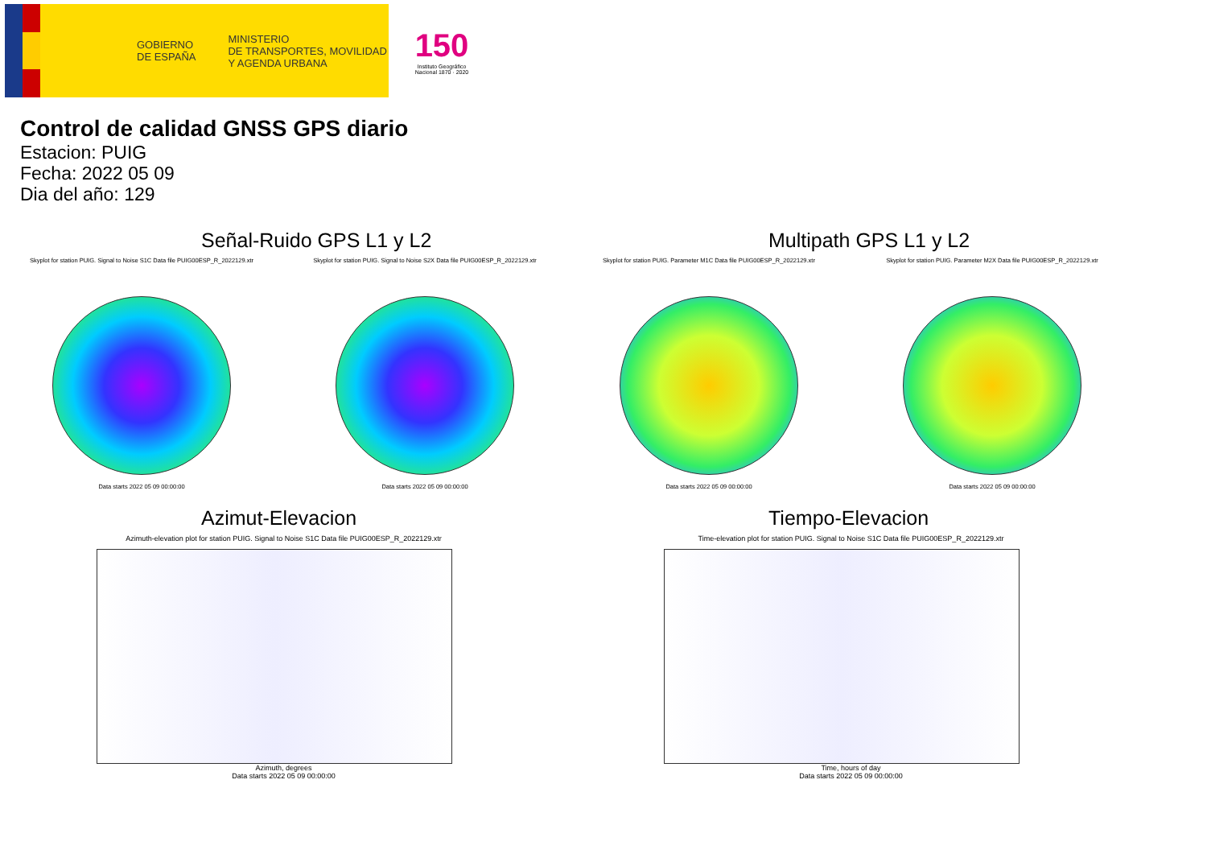GOBIERNO
DE ESPAÑA
MINISTERIO
DE TRANSPORTES, MOVILIDAD
Y AGENDA URBANA
150
Instituto Geográfico
Nacional 1870 · 2020
Control de calidad GNSS GPS diario
Estacion: PUIG
Fecha: 2022 05 09
Dia del año: 129
Señal-Ruido GPS L1 y L2
Skyplot for station PUIG. Signal to Noise S1C Data file PUIG00ESP_R_2022129.xtr
Data starts 2022 05 09 00:00:00
Skyplot for station PUIG. Signal to Noise S2X Data file PUIG00ESP_R_2022129.xtr
Data starts 2022 05 09 00:00:00
Multipath GPS L1 y L2
Skyplot for station PUIG. Parameter M1C Data file PUIG00ESP_R_2022129.xtr
Data starts 2022 05 09 00:00:00
Skyplot for station PUIG. Parameter M2X Data file PUIG00ESP_R_2022129.xtr
Data starts 2022 05 09 00:00:00
Azimut-Elevacion
Azimuth-elevation plot for station PUIG. Signal to Noise S1C Data file PUIG00ESP_R_2022129.xtr
Azimuth, degrees
Data starts 2022 05 09 00:00:00
Tiempo-Elevacion
Time-elevation plot for station PUIG. Signal to Noise S1C Data file PUIG00ESP_R_2022129.xtr
Time, hours of day
Data starts 2022 05 09 00:00:00